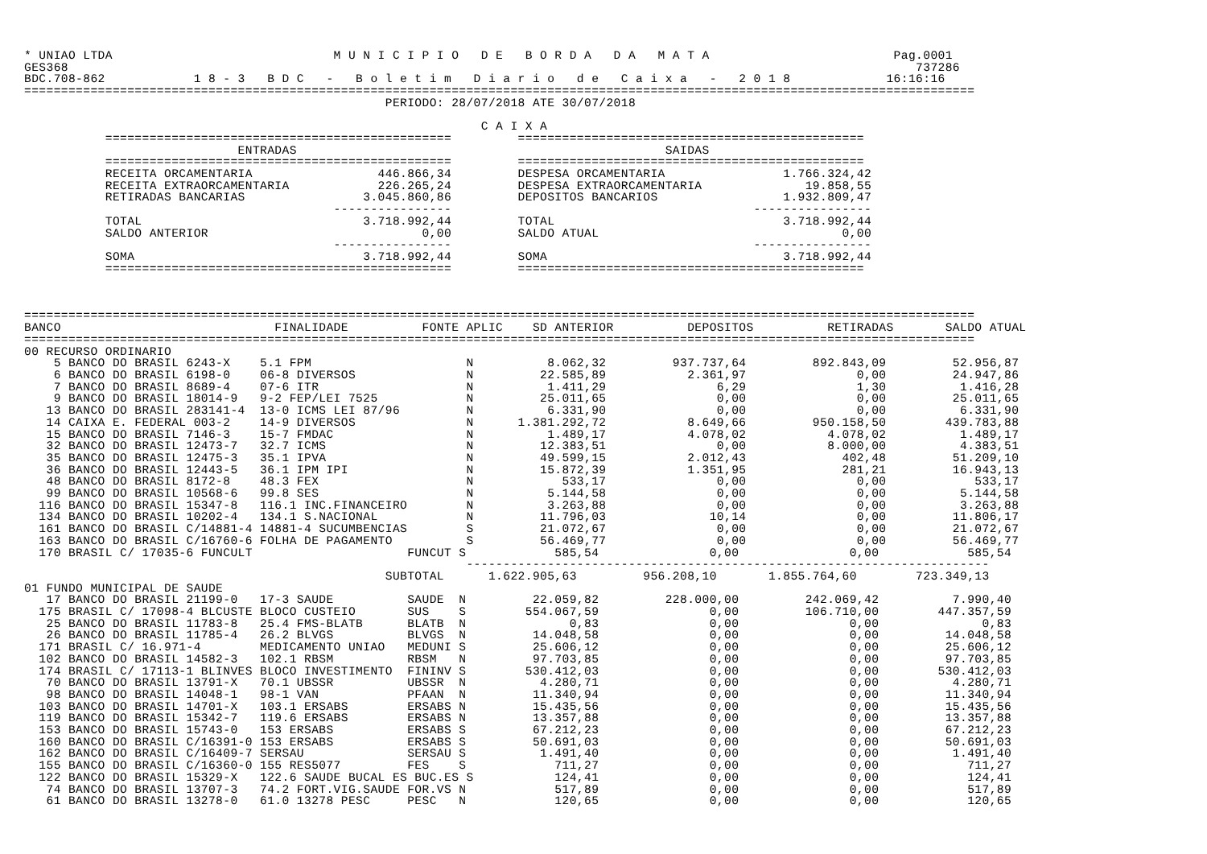* UNIAO LTDA                              M U N I C I P I O   D E   B O R D A   D A   M A T A                         Pag.0001
GES368                                                                                                                   737286
BDC.708-862            1 8 - 3   B D C   -   B o l e t i m   D i a r i o   d e   C a i x a   -   2 0 1 8             16:16:16
=================================================================================================================================
                                                 PERIODO: 28/07/2018 ATE 30/07/2018

                                                              C A I X A
           ===============================================         ===============================================
                             ENTRADAS                                                  SAIDAS
           ===============================================         ===============================================
           RECEITA ORCAMENTARIA                 446.866,34         DESPESA ORCAMENTARIA                1.766.324,42
           RECEITA EXTRAORCAMENTARIA            226.265,24         DESPESA EXTRAORCAMENTARIA              19.858,55
           RETIRADAS BANCARIAS                3.045.860,86         DEPOSITOS BANCARIOS                 1.932.809,47
                                          ----------------                                         ----------------
           TOTAL                              3.718.992,44         TOTAL                               3.718.992,44
           SALDO ANTERIOR                             0,00         SALDO ATUAL                                 0,00
                                          ----------------                                         ----------------
           SOMA                               3.718.992,44         SOMA                                3.718.992,44
           ===============================================         ===============================================



=================================================================================================================================
BANCO                             FINALIDADE          FONTE APLIC    SD ANTERIOR          DEPOSITOS          RETIRADAS       SALDO ATUAL
=================================================================================================================================
00 RECURSO ORDINARIO
    5 BANCO DO BRASIL 6243-X    5.1 FPM                     N          8.062,32         937.737,64         892.843,09         52.956,87
    6 BANCO DO BRASIL 6198-0    06-8 DIVERSOS               N         22.585,89           2.361,97               0,00         24.947,86
    7 BANCO DO BRASIL 8689-4    07-6 ITR                    N          1.411,29               6,29               1,30          1.416,28
    9 BANCO DO BRASIL 18014-9   9-2 FEP/LEI 7525            N         25.011,65               0,00               0,00         25.011,65
   13 BANCO DO BRASIL 283141-4  13-0 ICMS LEI 87/96         N          6.331,90               0,00               0,00          6.331,90
   14 CAIXA E. FEDERAL 003-2    14-9 DIVERSOS               N      1.381.292,72           8.649,66         950.158,50        439.783,88
   15 BANCO DO BRASIL 7146-3    15-7 FMDAC                  N          1.489,17           4.078,02           4.078,02          1.489,17
   32 BANCO DO BRASIL 12473-7   32.7 ICMS                   N         12.383,51               0,00           8.000,00          4.383,51
   35 BANCO DO BRASIL 12475-3   35.1 IPVA                   N         49.599,15           2.012,43             402,48         51.209,10
   36 BANCO DO BRASIL 12443-5   36.1 IPM IPI                N         15.872,39           1.351,95             281,21         16.943,13
   48 BANCO DO BRASIL 8172-8    48.3 FEX                    N            533,17               0,00               0,00            533,17
   99 BANCO DO BRASIL 10568-6   99.8 SES                    N          5.144,58               0,00               0,00          5.144,58
  116 BANCO DO BRASIL 15347-8   116.1 INC.FINANCEIRO        N          3.263,88               0,00               0,00          3.263,88
  134 BANCO DO BRASIL 10202-4   134.1 S.NACIONAL            N         11.796,03              10,14               0,00         11.806,17
  161 BANCO DO BRASIL C/14881-4 14881-4 SUCUMBENCIAS        S         21.072,67               0,00               0,00         21.072,67
  163 BANCO DO BRASIL C/16760-6 FOLHA DE PAGAMENTO          S         56.469,77               0,00               0,00         56.469,77
  170 BRASIL C/ 17035-6 FUNCULT                     FUNCUT S            585,54               0,00               0,00            585,54
                                                            -----------------------------------------------------------------------
                                                 SUBTOTAL      1.622.905,63         956.208,10       1.855.764,60        723.349,13
01 FUNDO MUNICIPAL DE SAUDE
   17 BANCO DO BRASIL 21199-0   17-3 SAUDE          SAUDE  N         22.059,82         228.000,00         242.069,42          7.990,40
  175 BRASIL C/ 17098-4 BLCUSTE BLOCO CUSTEIO       SUS    S        554.067,59               0,00         106.710,00        447.357,59
   25 BANCO DO BRASIL 11783-8   25.4 FMS-BLATB      BLATB  N              0,83               0,00               0,00              0,83
   26 BANCO DO BRASIL 11785-4   26.2 BLVGS          BLVGS  N         14.048,58               0,00               0,00         14.048,58
  171 BRASIL C/ 16.971-4        MEDICAMENTO UNIAO   MEDUNI S         25.606,12               0,00               0,00         25.606,12
  102 BANCO DO BRASIL 14582-3   102.1 RBSM          RBSM   N         97.703,85               0,00               0,00         97.703,85
  174 BRASIL C/ 17113-1 BLINVES BLOCO INVESTIMENTO  FININV S        530.412,03               0,00               0,00        530.412,03
   70 BANCO DO BRASIL 13791-X   70.1 UBSSR          UBSSR  N          4.280,71               0,00               0,00          4.280,71
   98 BANCO DO BRASIL 14048-1   98-1 VAN            PFAAN  N         11.340,94               0,00               0,00         11.340,94
  103 BANCO DO BRASIL 14701-X   103.1 ERSABS        ERSABS N         15.435,56               0,00               0,00         15.435,56
  119 BANCO DO BRASIL 15342-7   119.6 ERSABS        ERSABS N         13.357,88               0,00               0,00         13.357,88
  153 BANCO DO BRASIL 15743-0   153 ERSABS          ERSABS S         67.212,23               0,00               0,00         67.212,23
  160 BANCO DO BRASIL C/16391-0 153 ERSABS          ERSABS S         50.691,03               0,00               0,00         50.691,03
  162 BANCO DO BRASIL C/16409-7 SERSAU              SERSAU S          1.491,40               0,00               0,00          1.491,40
  155 BANCO DO BRASIL C/16360-0 155 RES5077         FES    S            711,27               0,00               0,00            711,27
  122 BANCO DO BRASIL 15329-X   122.6 SAUDE BUCAL ES BUC.ES S           124,41               0,00               0,00            124,41
   74 BANCO DO BRASIL 13707-3   74.2 FORT.VIG.SAUDE FOR.VS N            517,89               0,00               0,00            517,89
   61 BANCO DO BRASIL 13278-0   61.0 13278 PESC     PESC   N            120,65               0,00               0,00            120,65